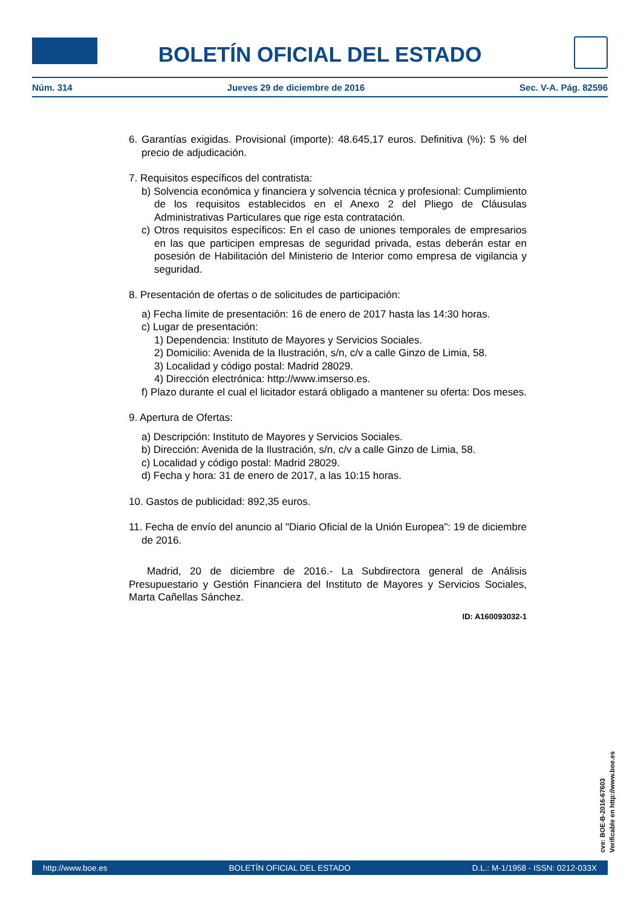BOLETÍN OFICIAL DEL ESTADO
Núm. 314 Jueves 29 de diciembre de 2016 Sec. V-A. Pág. 82596
6. Garantías exigidas. Provisional (importe): 48.645,17 euros. Definitiva (%): 5 % del precio de adjudicación.
7. Requisitos específicos del contratista:
b) Solvencia económica y financiera y solvencia técnica y profesional: Cumplimiento de los requisitos establecidos en el Anexo 2 del Pliego de Cláusulas Administrativas Particulares que rige esta contratación.
c) Otros requisitos específicos: En el caso de uniones temporales de empresarios en las que participen empresas de seguridad privada, estas deberán estar en posesión de Habilitación del Ministerio de Interior como empresa de vigilancia y seguridad.
8. Presentación de ofertas o de solicitudes de participación:
a) Fecha límite de presentación: 16 de enero de 2017 hasta las 14:30 horas.
c) Lugar de presentación:
1) Dependencia: Instituto de Mayores y Servicios Sociales.
2) Domicilio: Avenida de la Ilustración, s/n, c/v a calle Ginzo de Limia, 58.
3) Localidad y código postal: Madrid 28029.
4) Dirección electrónica: http://www.imserso.es.
f) Plazo durante el cual el licitador estará obligado a mantener su oferta: Dos meses.
9. Apertura de Ofertas:
a) Descripción: Instituto de Mayores y Servicios Sociales.
b) Dirección: Avenida de la Ilustración, s/n, c/v a calle Ginzo de Limia, 58.
c) Localidad y código postal: Madrid 28029.
d) Fecha y hora: 31 de enero de 2017, a las 10:15 horas.
10. Gastos de publicidad: 892,35 euros.
11. Fecha de envío del anuncio al "Diario Oficial de la Unión Europea": 19 de diciembre de 2016.
Madrid, 20 de diciembre de 2016.- La Subdirectora general de Análisis Presupuestario y Gestión Financiera del Instituto de Mayores y Servicios Sociales, Marta Cañellas Sánchez.
ID: A160093032-1
cve: BOE-B-2016-67603
Verificable en http://www.boe.es
http://www.boe.es BOLETÍN OFICIAL DEL ESTADO D.L.: M-1/1958 - ISSN: 0212-033X